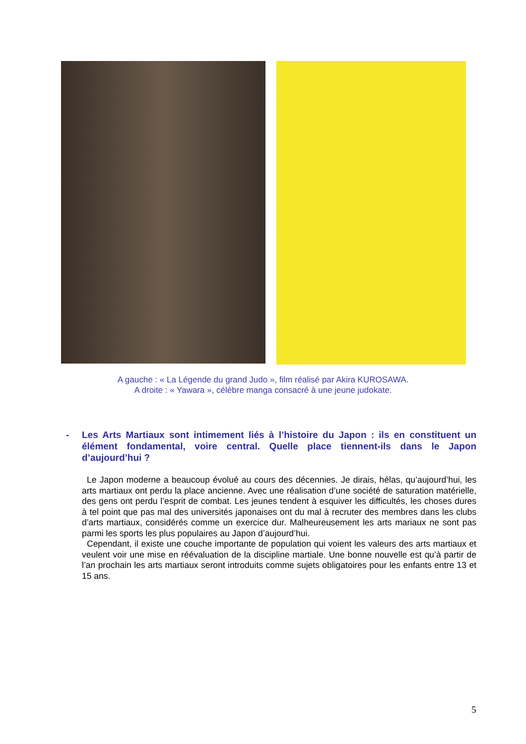A gauche : « La Légende du grand Judo », film réalisé par Akira KUROSAWA.
A droite : « Yawara », célèbre manga consacré à une jeune judokate.
- Les Arts Martiaux sont intimement liés à l’histoire du Japon : ils en constituent un élément fondamental, voire central. Quelle place tiennent-ils dans le Japon d’aujourd’hui ?
Le Japon moderne a beaucoup évolué au cours des décennies. Je dirais, hélas, qu’aujourd’hui, les arts martiaux ont perdu la place ancienne. Avec une réalisation d’une société de saturation matérielle, des gens ont perdu l’esprit de combat. Les jeunes tendent à esquiver les difficultés, les choses dures à tel point que pas mal des universités japonaises ont du mal à recruter des membres dans les clubs d’arts martiaux, considérés comme un exercice dur. Malheureusement les arts mariaux ne sont pas parmi les sports les plus populaires au Japon d’aujourd’hui.
Cependant, il existe une couche importante de population qui voient les valeurs des arts martiaux et veulent voir une mise en réévaluation de la discipline martiale. Une bonne nouvelle est qu’à partir de l’an prochain les arts martiaux seront introduits comme sujets obligatoires pour les enfants entre 13 et 15 ans.
5